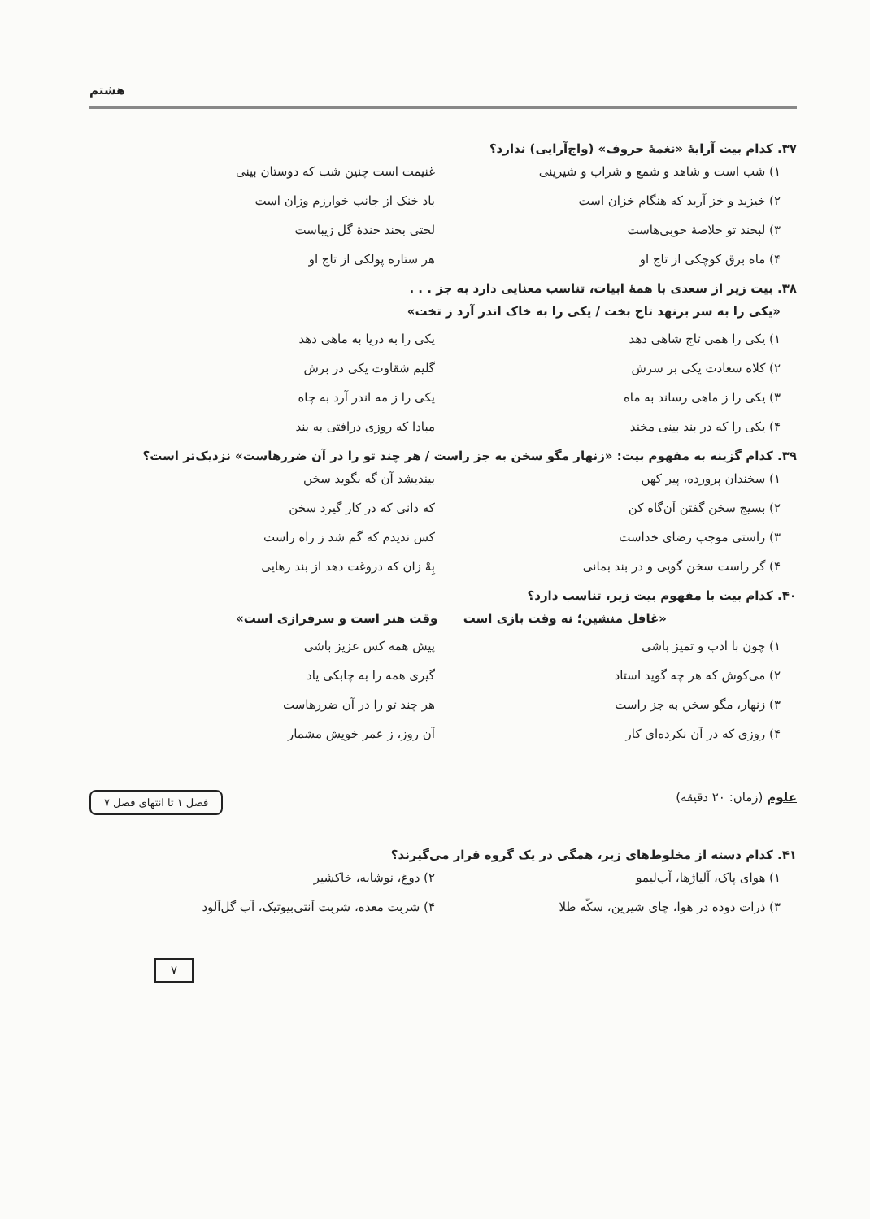هشتم
۳۷. کدام بیت آرایهٔ «نغمهٔ حروف» (واج‌آرایی) ندارد؟
۱) شب است و شاهد و شمع و شراب و شیرینی
غنیمت است چنین شب که دوستان بینی
۲) خیزید و خز آرید که هنگام خزان است
باد خنک از جانب خوارزم وزان است
۳) لبخند تو خلاصهٔ خوبی‌هاست لختی بخند خندهٔ گل زیباست
۴) ماه برق کوچکی از تاج او هر ستاره پولکی از تاج او
۳۸. بیت زیر از سعدی با همهٔ ابیات، تناسب معنایی دارد به جز . . .
«یکی را به سر برنهد تاج بخت / یکی را به خاک اندر آرد ز تخت»
۱) یکی را همی تاج شاهی دهد یکی را به دریا به ماهی دهد
۲) کلاه سعادت یکی بر سرش گلیم شقاوت یکی در برش
۳) یکی را ز ماهی رساند به ماه یکی را ز مه اندر آرد به چاه
۴) یکی را که در بند بینی مخند مبادا که روزی درافتی به بند
۳۹. کدام گزینه به مفهوم بیت: «زنهار مگو سخن به جز راست / هر چند تو را در آن ضررهاست» نزدیک‌تر است؟
۱) سخندان پرورده، پیر کهن بیندیشد آن گه بگوید سخن
۲) بسیج سخن گفتن آن‌گاه کن که دانی که در کار گیرد سخن
۳) راستی موجب رضای خداست کس ندیدم که گم شد ز راه راست
۴) گر راست سخن گویی و در بند بمانی
بِهْ زان که دروغت دهد از بند رهایی
۴۰. کدام بیت با مفهوم بیت زیر، تناسب دارد؟
«غافل منشین؛ نه وقت بازی است وقت هنر است و سرفرازی است»
۱) چون با ادب و تمیز باشی پیش همه کس عزیز باشی
۲) می‌کوش که هر چه گوید استاد گیری همه را به چابکی یاد
۳) زنهار، مگو سخن به جز راست هر چند تو را در آن ضررهاست
۴) روزی که در آن نکرده‌ای کار آن روز، ز عمر خویش مشمار
علوم (زمان: ۲۰ دقیقه)
فصل ۱ تا انتهای فصل ۷
۴۱. کدام دسته از مخلوط‌های زیر، همگی در یک گروه قرار می‌گیرند؟
۱) هوای پاک، آلیاژها، آب‌لیمو ۲) دوغ، نوشابه، خاکشیر
۳) ذرات دوده در هوا، چای شیرین، سکّه طلا
۴) شربت معده، شربت آنتی‌بیوتیک، آب گل‌آلود
۷